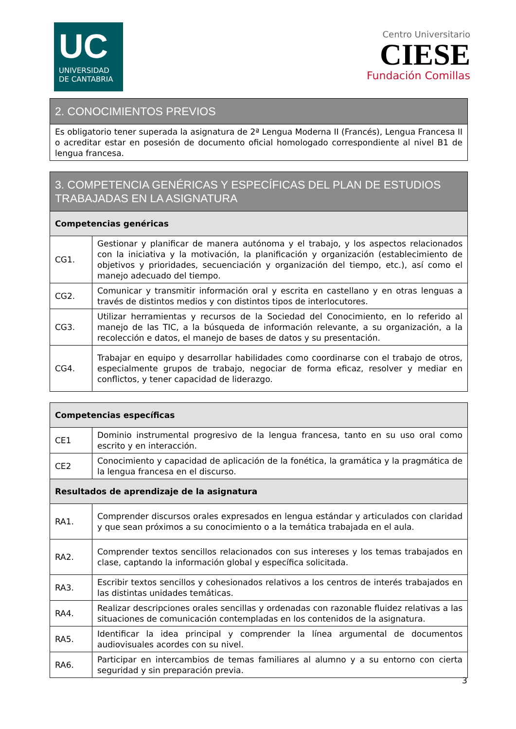UC
UNIVERSIDAD
DE CANTABRIA
Centro Universitario
CIESE
Fundación Comillas
| 2. CONOCIMIENTOS PREVIOS |
| --- |
| Es obligatorio tener superada la asignatura de 2ª Lengua Moderna II (Francés), Lengua Francesa II o acreditar estar en posesión de documento oficial homologado correspondiente al nivel B1 de lengua francesa. |
| 3. COMPETENCIA GENÉRICAS Y ESPECÍFICAS DEL PLAN DE ESTUDIOS TRABAJADAS EN LA ASIGNATURA | |
| --- | --- |
| Competencias genéricas | |
| CG1. | Gestionar y planificar de manera autónoma y el trabajo, y los aspectos relacionados con la iniciativa y la motivación, la planificación y organización (establecimiento de objetivos y prioridades, secuenciación y organización del tiempo, etc.), así como el manejo adecuado del tiempo. |
| CG2. | Comunicar y transmitir información oral y escrita en castellano y en otras lenguas a través de distintos medios y con distintos tipos de interlocutores. |
| CG3. | Utilizar herramientas y recursos de la Sociedad del Conocimiento, en lo referido al manejo de las TIC, a la búsqueda de información relevante, a su organización, a la recolección e datos, el manejo de bases de datos y su presentación. |
| CG4. | Trabajar en equipo y desarrollar habilidades como coordinarse con el trabajo de otros, especialmente grupos de trabajo, negociar de forma eficaz, resolver y mediar en conflictos, y tener capacidad de liderazgo. |
| Competencias específicas | |
| CE1 | Dominio instrumental progresivo de la lengua francesa, tanto en su uso oral como escrito y en interacción. |
| CE2 | Conocimiento y capacidad de aplicación de la fonética, la gramática y la pragmática de la lengua francesa en el discurso. |
| Resultados de aprendizaje de la asignatura | |
| RA1. | Comprender discursos orales expresados en lengua estándar y articulados con claridad y que sean próximos a su conocimiento o a la temática trabajada en el aula. |
| RA2. | Comprender textos sencillos relacionados con sus intereses y los temas trabajados en clase, captando la información global y específica solicitada. |
| RA3. | Escribir textos sencillos y cohesionados relativos a los centros de interés trabajados en las distintas unidades temáticas. |
| RA4. | Realizar descripciones orales sencillas y ordenadas con razonable fluidez relativas a las situaciones de comunicación contempladas en los contenidos de la asignatura. |
| RA5. | Identificar la idea principal y comprender la línea argumental de documentos audiovisuales acordes con su nivel. |
| RA6. | Participar en intercambios de temas familiares al alumno y a su entorno con cierta seguridad y sin preparación previa. |
3